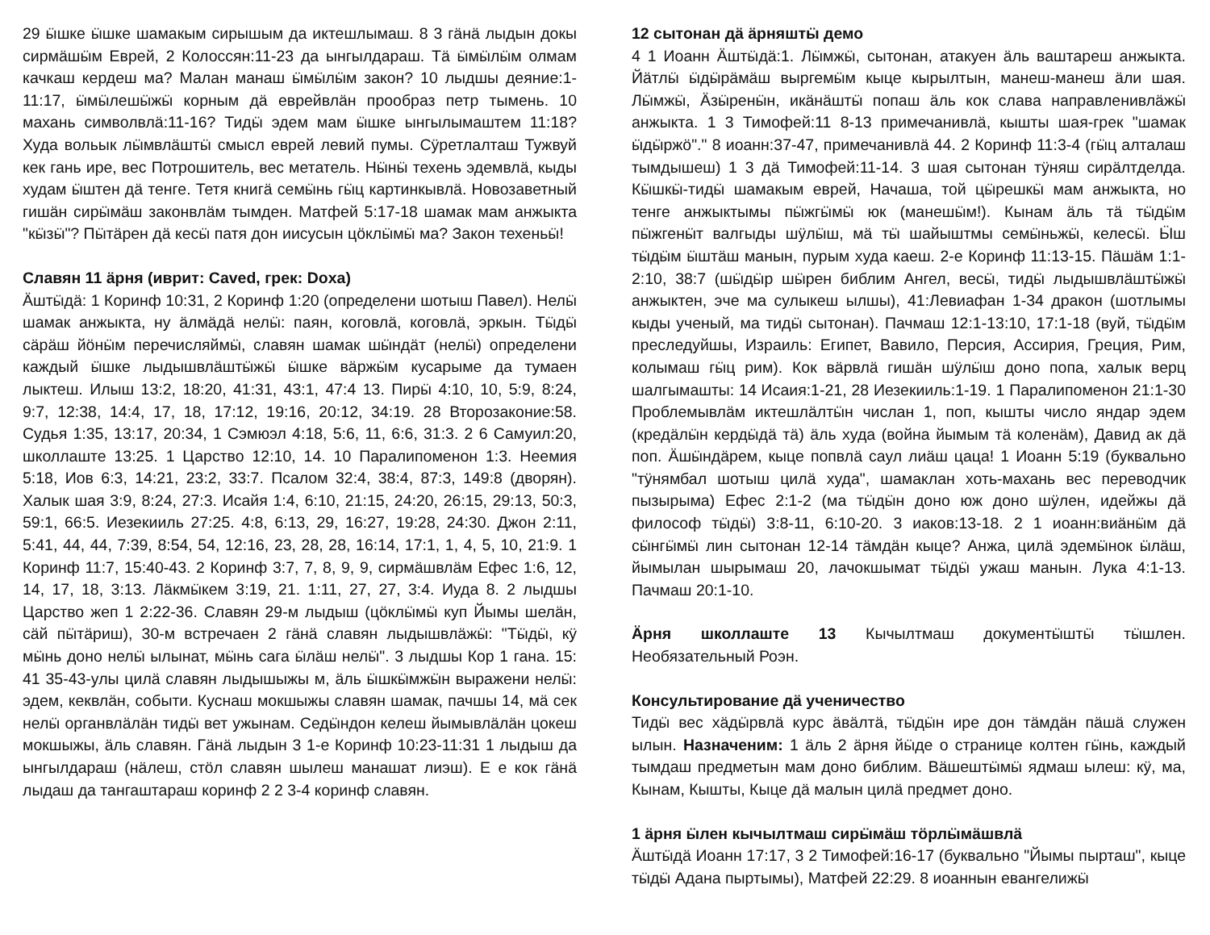29 ӹшке ӹшке шамакым сирышым да иктешлымаш. 8 3 гӓнӓ лыдын докы сирмӓшӹм Еврей, 2 Колоссян:11-23 да ынгылдараш. Тӓ ӹмӹлӹм олмам качкаш кердеш ма? Малан манаш ӹмӹлӹм закон? 10 лыдшы деяние:1-11:17, ӹмӹлешӹжӹ корным дӓ еврейвлӓн прообраз петр тымень. 10 махань символвлӓ:11-16? Тидӹ эдем мам ӹшке ынгылымаштем 11:18? Худа вольык лӹмвлӓштӹ смысл еврей левий пумы. Сӱретлалташ Тужвуй кек гань ире, вес Потрошитель, вес метатель. Нӹнӹ техень эдемвлӓ, кыды худам ӹштен дӓ тенге. Тетя книгӓ семӹнь гӹц картинкывлӓ. Новозаветный гишӓн сирӹмӓш законвлӓм тымден. Матфей 5:17-18 шамак мам анжыкта "кӹзӹ"? Пӹтӓрен дӓ кесӹ патя дон иисусын цӧклӹмӹ ма? Закон техеньӹ!
Славян 11 ӓрня (иврит: Caved, грек: Doxa)
Ӓштӹдӓ: 1 Коринф 10:31, 2 Коринф 1:20 (определени шотыш Павел). Нелӹ шамак анжыкта, ну ӓлмӓдӓ нелӹ: паян, коговлӓ, коговлӓ, эркын. Тӹдӹ сӓрӓш йӧнӹм перечисляймӹ, славян шамак шӹндӓт (нелӹ) определени каждый ӹшке лыдышвлӓштӹжӹ ӹшке вӓржӹм кусарыме да тумаен лыктеш. Илыш 13:2, 18:20, 41:31, 43:1, 47:4 13. Пирӹ 4:10, 10, 5:9, 8:24, 9:7, 12:38, 14:4, 17, 18, 17:12, 19:16, 20:12, 34:19. 28 Второзаконие:58. Судья 1:35, 13:17, 20:34, 1 Сэмюэл 4:18, 5:6, 11, 6:6, 31:3. 2 6 Самуил:20, школлаште 13:25. 1 Царство 12:10, 14. 10 Паралипоменон 1:3. Неемия 5:18, Иов 6:3, 14:21, 23:2, 33:7. Псалом 32:4, 38:4, 87:3, 149:8 (дворян). Халык шая 3:9, 8:24, 27:3. Исайя 1:4, 6:10, 21:15, 24:20, 26:15, 29:13, 50:3, 59:1, 66:5. Иезекииль 27:25. 4:8, 6:13, 29, 16:27, 19:28, 24:30. Джон 2:11, 5:41, 44, 44, 7:39, 8:54, 54, 12:16, 23, 28, 28, 16:14, 17:1, 1, 4, 5, 10, 21:9. 1 Коринф 11:7, 15:40-43. 2 Коринф 3:7, 7, 8, 9, 9, сирмӓшвлӓм Ефес 1:6, 12, 14, 17, 18, 3:13. Лӓкмӹкем 3:19, 21. 1:11, 27, 27, 3:4. Иуда 8. 2 лыдшы Царство жеп 1 2:22-36. Славян 29-м лыдыш (цӧклӹмӹ куп Йымы шелӓн, сӓй пӹтӓриш), 30-м встречаен 2 гӓнӓ славян лыдышвлӓжӹ: "Тӹдӹ, кӱ мӹнь доно нелӹ ылынат, мӹнь сага ӹлӓш нелӹ". 3 лыдшы Кор 1 гана. 15: 41 35-43-улы цилӓ славян лыдышыжы м, ӓль ӹшкӹмжӹн выражени нелӹ: эдем, кеквлӓн, событи. Куснаш мокшыжы славян шамак, пачшы 14, мӓ сек нелӹ органвлӓлӓн тидӹ вет ужынам. Седӹндон келеш йымывлӓлӓн цокеш мокшыжы, ӓль славян. Гӓнӓ лыдын 3 1-е Коринф 10:23-11:31 1 лыдыш да ынгылдараш (нӓлеш, стӧл славян шылеш манашат лиэш). Е е кок гӓнӓ лыдаш да тангаштараш коринф 2 2 3-4 коринф славян.
12 сытонан дӓ ӓрняштӹ демо
4 1 Иоанн Ӓштӹдӓ:1. Лӹмжӹ, сытонан, атакуен ӓль ваштареш анжыкта. Йӓтлӹ ӹдӹрӓмӓш выргемӹм кыце кырылтын, манеш-манеш ӓли шая. Лӹмжӹ, Ӓзӹренӹн, икӓнӓштӹ попаш ӓль кок слава направленивлӓжӹ анжыкта. 1 3 Тимофей:11 8-13 примечанивлӓ, кышты шая-грек "шамак ӹдӹржӧ"." 8 иоанн:37-47, примечанивлӓ 44. 2 Коринф 11:3-4 (гӹц алталаш тымдышеш) 1 3 дӓ Тимофей:11-14. 3 шая сытонан тӱняш сирӓлтделда. Кӹшкӹ-тидӹ шамакым еврей, Начаша, той цӹрешкӹ мам анжыкта, но тенге анжыктымы пӹжгӹмӹ юк (манешӹм!). Кынам ӓль тӓ тӹдӹм пӹжгенӹт валгыды шӱлӹш, мӓ тӹ шайыштмы семӹньжӹ, келесӹ. Ӹш тӹдӹм ӹштӓш манын, пурым худа каеш. 2-е Коринф 11:13-15. Пӓшӓм 1:1-2:10, 38:7 (шӹдӹр шӹрен библим Ангел, весӹ, тидӹ лыдышвлӓштӹжӹ анжыктен, эче ма сулыкеш ылшы), 41:Левиафан 1-34 дракон (шотлымы кыды ученый, ма тидӹ сытонан). Пачмаш 12:1-13:10, 17:1-18 (вуй, тӹдӹм преследуйшы, Израиль: Египет, Вавило, Персия, Ассирия, Греция, Рим, колымаш гӹц рим). Кок вӓрвлӓ гишӓн шӱлӹш доно попа, халык верц шалгымашты: 14 Исаия:1-21, 28 Иезекииль:1-19. 1 Паралипоменон 21:1-30 Проблемывлӓм иктешлӓлтӹн числан 1, поп, кышты число яндар эдем (кредӓлӹн кердӹдӓ тӓ) ӓль худа (война йымым тӓ коленӓм), Давид ак дӓ поп. Ӓшӹндӓрем, кыце попвлӓ саул лиӓш цаца! 1 Иоанн 5:19 (буквально "тӱнямбал шотыш цилӓ худа", шамаклан хоть-махань вес переводчик пызырыма) Ефес 2:1-2 (ма тӹдӹн доно юж доно шӱлен, идейжы дӓ философ тӹдӹ) 3:8-11, 6:10-20. 3 иаков:13-18. 2 1 иоанн:виӓнӹм дӓ сӹнгӹмӹ лин сытонан 12-14 тӓмдӓн кыце? Анжа, цилӓ эдемӹнок ӹлӓш, йымылан шырымаш 20, лачокшымат тӹдӹ ужаш манын. Лука 4:1-13. Пачмаш 20:1-10.
Ӓрня школлаште 13 Кычылтмаш документӹштӹ тӹшлен. Необязательный Роэн.
Консультирование дӓ ученичество
Тидӹ вес хӓдӹрвлӓ курс ӓвӓлтӓ, тӹдӹн ире дон тӓмдӓн пӓшӓ служен ылын. Назначеним: 1 ӓль 2 ӓрня йӹде о странице колтен гӹнь, каждый тымдаш предметын мам доно библим. Вӓшештӹмӹ ядмаш ылеш: кӱ, ма, Кынам, Кышты, Кыце дӓ малын цилӓ предмет доно.
1 ӓрня ӹлен кычылтмаш сирӹмӓш тӧрлӹмӓшвлӓ
Ӓштӹдӓ Иоанн 17:17, 3 2 Тимофей:16-17 (буквально "Йымы пырташ", кыце тӹдӹ Адана пыртымы), Матфей 22:29. 8 иоаннын евангелижӹ